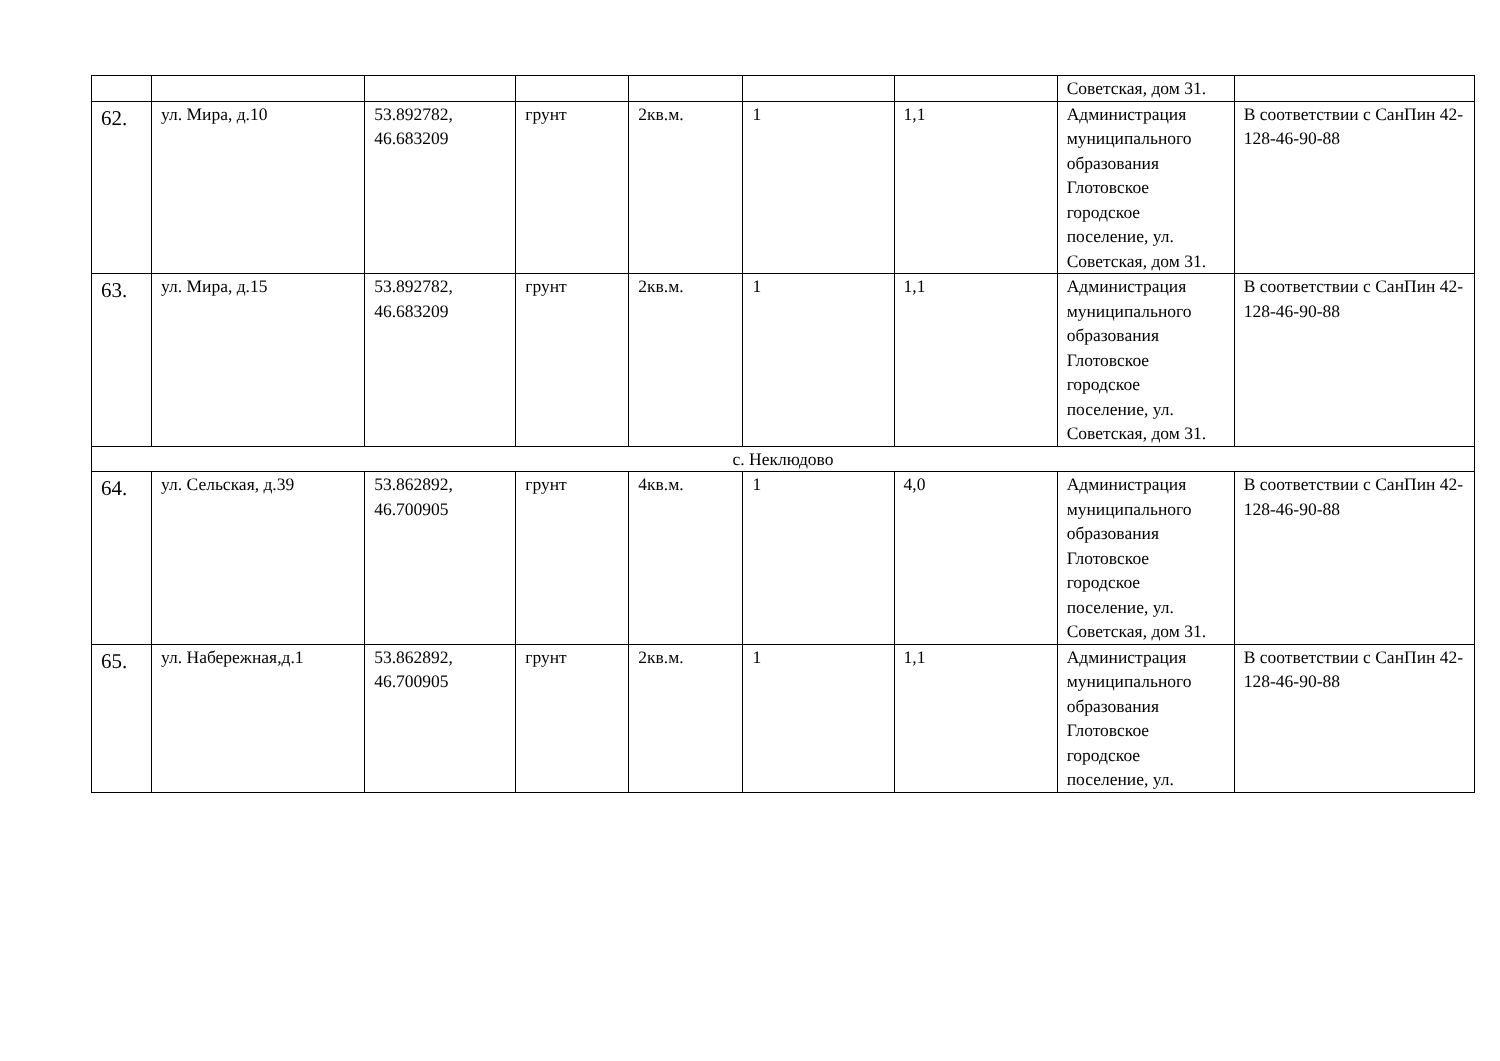| | | | | | | | Советская, дом 31. | |
| 62. | ул. Мира, д.10 | 53.892782, 46.683209 | грунт | 2кв.м. | 1 | 1,1 | Администрация муниципального образования Глотовское городское поселение, ул. Советская, дом 31. | В соответствии с СанПин 42-128-46-90-88 |
| 63. | ул. Мира, д.15 | 53.892782, 46.683209 | грунт | 2кв.м. | 1 | 1,1 | Администрация муниципального образования Глотовское городское поселение, ул. Советская, дом 31. | В соответствии с СанПин 42-128-46-90-88 |
| с. Неклюдово | | | | | | | | |
| 64. | ул. Сельская, д.39 | 53.862892, 46.700905 | грунт | 4кв.м. | 1 | 4,0 | Администрация муниципального образования Глотовское городское поселение, ул. Советская, дом 31. | В соответствии с СанПин 42-128-46-90-88 |
| 65. | ул. Набережная,д.1 | 53.862892, 46.700905 | грунт | 2кв.м. | 1 | 1,1 | Администрация муниципального образования Глотовское городское поселение, ул. | В соответствии с СанПин 42-128-46-90-88 |